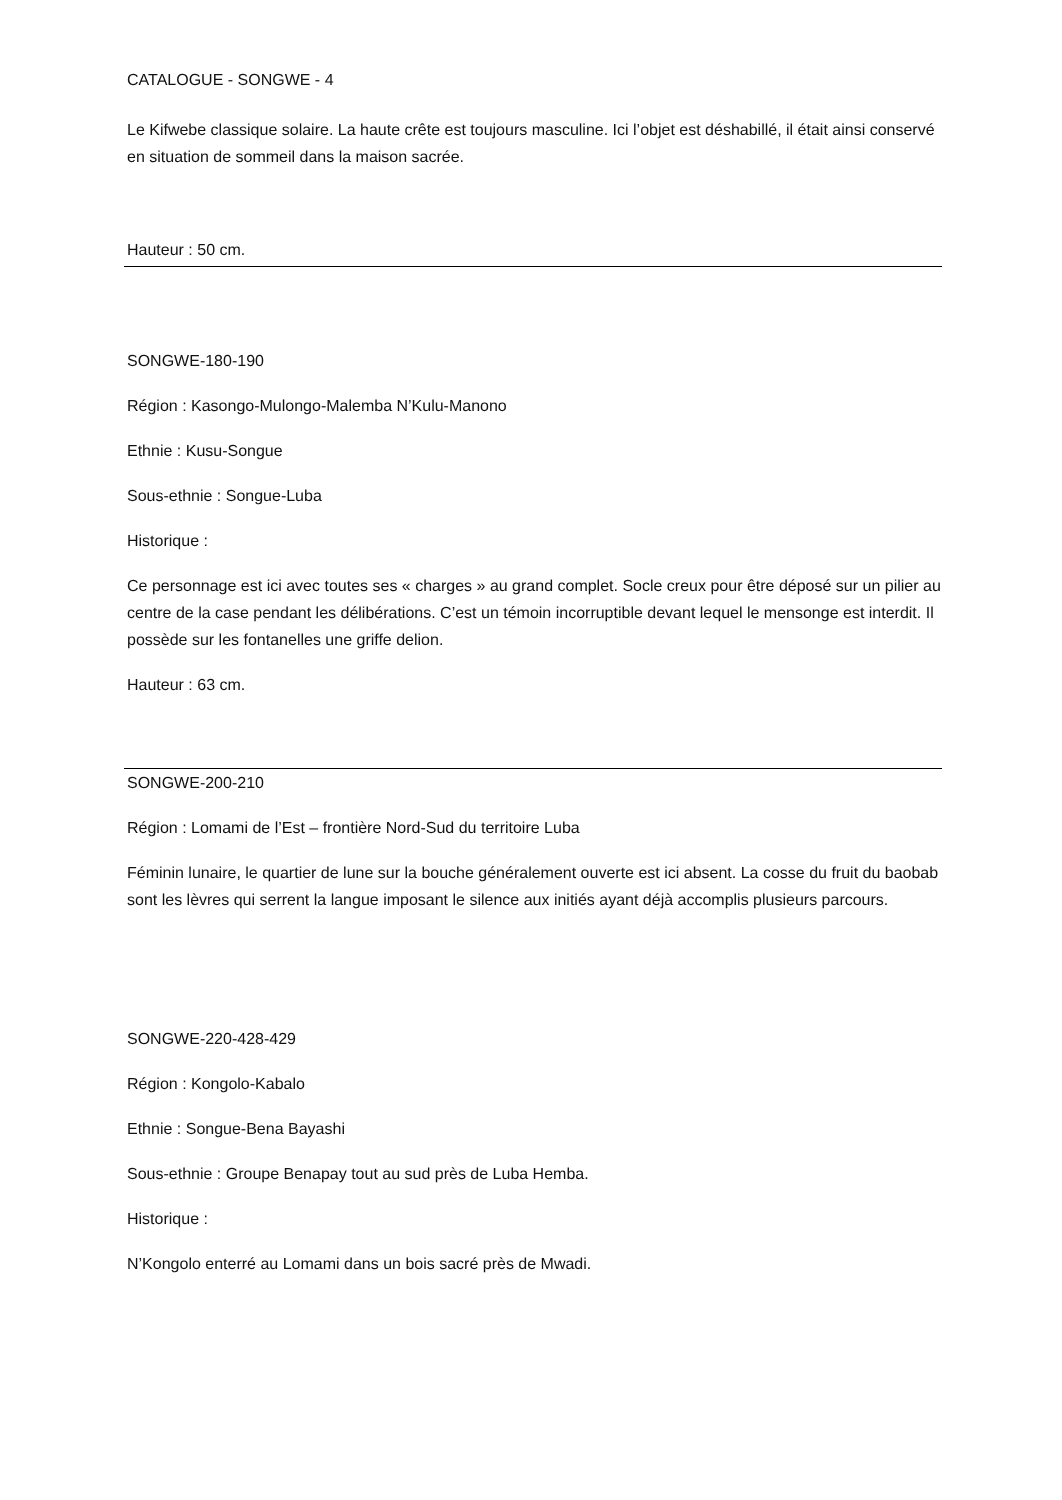CATALOGUE - SONGWE - 4
Le Kifwebe classique solaire. La haute crête est toujours masculine. Ici l’objet est déshabillé, il était ainsi conservé en situation de sommeil dans la maison sacrée.
Hauteur : 50 cm.
SONGWE-180-190
Région : Kasongo-Mulongo-Malemba N’Kulu-Manono
Ethnie : Kusu-Songue
Sous-ethnie : Songue-Luba
Historique :
Ce personnage est ici avec toutes ses « charges » au grand complet. Socle creux pour être déposé sur un pilier au centre de la case pendant les délibérations. C’est un témoin incorruptible devant lequel le mensonge est interdit. Il possède sur les fontanelles une griffe delion.
Hauteur : 63 cm.
SONGWE-200-210
Région : Lomami de l’Est – frontière Nord-Sud du territoire Luba
Féminin lunaire, le quartier de lune sur la bouche généralement ouverte est ici absent. La cosse du fruit du baobab sont les lèvres qui serrent la langue imposant le silence aux initiés ayant déjà accomplis plusieurs parcours.
SONGWE-220-428-429
Région : Kongolo-Kabalo
Ethnie : Songue-Bena Bayashi
Sous-ethnie : Groupe Benapay tout au sud près de Luba Hemba.
Historique :
N’Kongolo enterré au Lomami dans un bois sacré près de Mwadi.